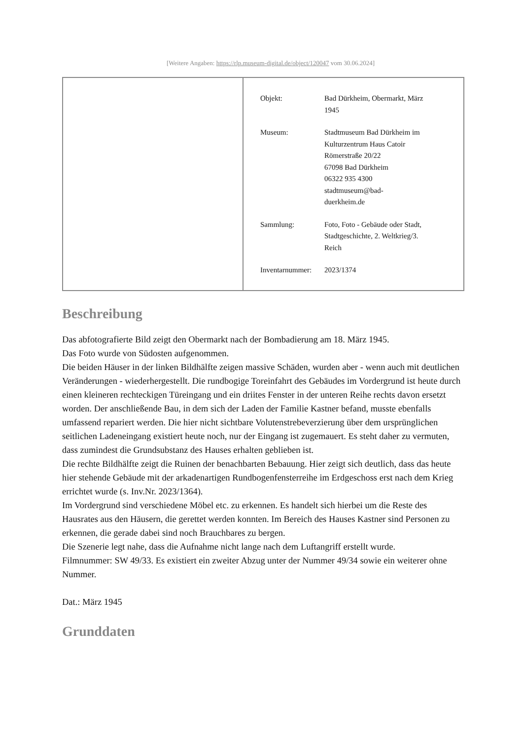[Weitere Angaben: https://rlp.museum-digital.de/object/120047 vom 30.06.2024]
| Objekt: | Bad Dürkheim, Obermarkt, März 1945 |
| Museum: | Stadtmuseum Bad Dürkheim im Kulturzentrum Haus Catoir Römerstraße 20/22 67098 Bad Dürkheim 06322 935 4300 stadtmuseum@bad- duerkheim.de |
| Sammlung: | Foto, Foto - Gebäude oder Stadt, Stadtgeschichte, 2. Weltkrieg/3. Reich |
| Inventarnummer: | 2023/1374 |
Beschreibung
Das abfotografierte Bild zeigt den Obermarkt nach der Bombadierung am 18. März 1945.
Das Foto wurde von Südosten aufgenommen.
Die beiden Häuser in der linken Bildhälfte zeigen massive Schäden, wurden aber - wenn auch mit deutlichen Veränderungen - wiederhergestellt. Die rundbogige Toreinfahrt des Gebäudes im Vordergrund ist heute durch einen kleineren rechteckigen Türeingang und ein driites Fenster in der unteren Reihe rechts davon ersetzt worden. Der anschließende Bau, in dem sich der Laden der Familie Kastner befand, musste ebenfalls umfassend repariert werden. Die hier nicht sichtbare Volutenstrebeverzierung über dem ursprünglichen seitlichen Ladeneingang existiert heute noch, nur der Eingang ist zugemauert. Es steht daher zu vermuten, dass zumindest die Grundsubstanz des Hauses erhalten geblieben ist.
Die rechte Bildhälfte zeigt die Ruinen der benachbarten Bebauung. Hier zeigt sich deutlich, dass das heute hier stehende Gebäude mit der arkadenartigen Rundbogenfensterreihe im Erdgeschoss erst nach dem Krieg errichtet wurde (s. Inv.Nr. 2023/1364).
Im Vordergrund sind verschiedene Möbel etc. zu erkennen. Es handelt sich hierbei um die Reste des Hausrates aus den Häusern, die gerettet werden konnten. Im Bereich des Hauses Kastner sind Personen zu erkennen, die gerade dabei sind noch Brauchbares zu bergen.
Die Szenerie legt nahe, dass die Aufnahme nicht lange nach dem Luftangriff erstellt wurde.
Filmnummer: SW 49/33. Es existiert ein zweiter Abzug unter der Nummer 49/34 sowie ein weiterer ohne Nummer.
Dat.: März 1945
Grunddaten